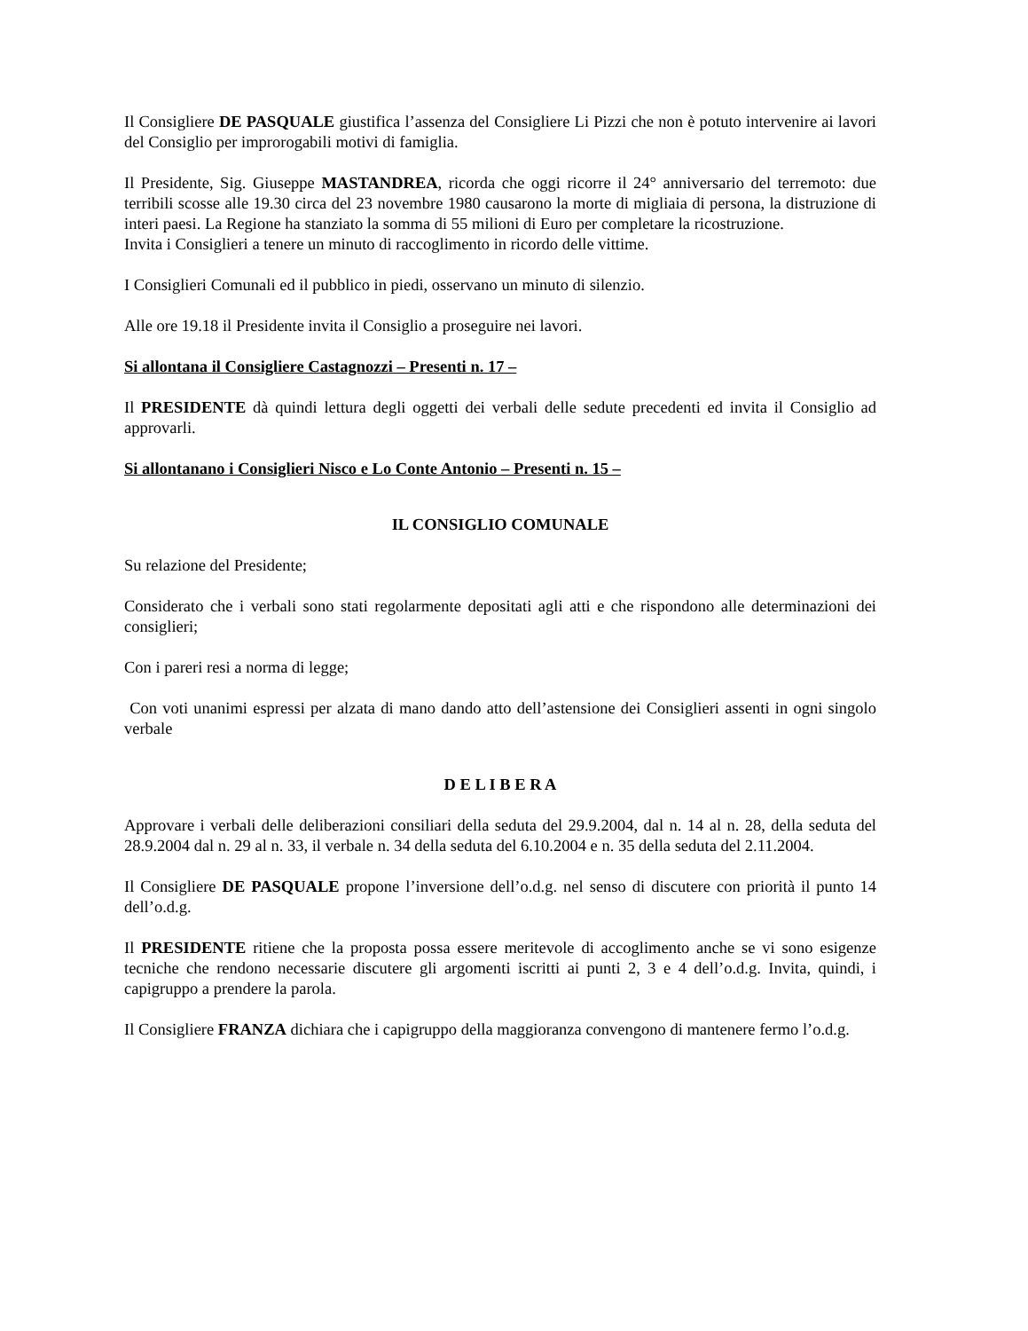Il Consigliere DE PASQUALE giustifica l’assenza del Consigliere Li Pizzi che non è potuto intervenire ai lavori del Consiglio per improrogabili motivi di famiglia.
Il Presidente, Sig. Giuseppe MASTANDREA, ricorda che oggi ricorre il 24° anniversario del terremoto: due terribili scosse alle 19.30 circa del 23 novembre 1980 causarono la morte di migliaia di persona, la distruzione di interi paesi. La Regione ha stanziato la somma di 55 milioni di Euro per completare la ricostruzione.
Invita i Consiglieri a tenere un minuto di raccoglimento in ricordo delle vittime.
I Consiglieri Comunali ed il pubblico in piedi, osservano un minuto di silenzio.
Alle ore 19.18 il Presidente invita il Consiglio a proseguire nei lavori.
Si allontana il Consigliere Castagnozzi – Presenti n. 17 –
Il PRESIDENTE dà quindi lettura degli oggetti dei verbali delle sedute precedenti ed invita il Consiglio ad approvarli.
Si allontanano i Consiglieri Nisco e Lo Conte Antonio – Presenti n. 15 –
IL CONSIGLIO COMUNALE
Su relazione del Presidente;
Considerato che i verbali sono stati regolarmente depositati agli atti e che rispondono alle determinazioni dei consiglieri;
Con i pareri resi a norma di legge;
Con voti unanimi espressi per alzata di mano dando atto dell’astensione dei Consiglieri assenti in ogni singolo verbale
D E L I B E R A
Approvare i verbali delle deliberazioni consiliari della seduta del 29.9.2004, dal n. 14 al n. 28, della seduta del 28.9.2004 dal n. 29 al n. 33, il verbale n. 34 della seduta del 6.10.2004 e n. 35 della seduta del 2.11.2004.
Il Consigliere DE PASQUALE propone l’inversione dell’o.d.g. nel senso di discutere con priorità il punto 14 dell’o.d.g.
Il PRESIDENTE ritiene che la proposta possa essere meritevole di accoglimento anche se vi sono esigenze tecniche che rendono necessarie discutere gli argomenti iscritti ai punti 2, 3 e 4 dell’o.d.g. Invita, quindi, i capigruppo a prendere la parola.
Il Consigliere FRANZA dichiara che i capigruppo della maggioranza convengono di mantenere fermo l’o.d.g.